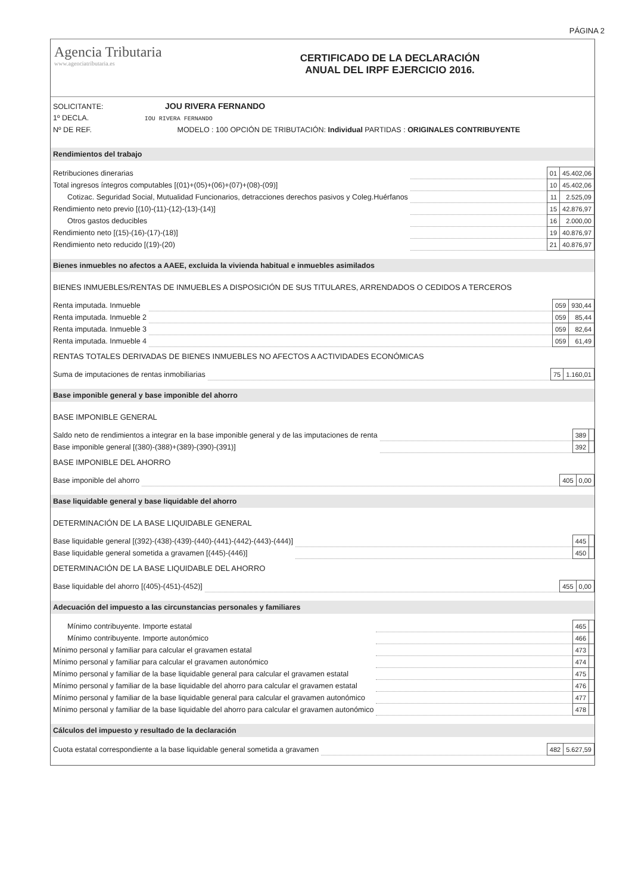PÁGINA 2
Agencia Tributaria
www.agenciatributaria.es
CERTIFICADO DE LA DECLARACIÓN
ANUAL DEL IRPF EJERCICIO 2016.
SOLICITANTE: JOU RIVERA FERNANDO
1º DECLA. IOU RIVERA FERNANDO
Nº DE REF. MODELO : 100 OPCIÓN DE TRIBUTACIÓN: Individual PARTIDAS : ORIGINALES CONTRIBUYENTE
Rendimientos del trabajo
| Retribuciones dinerarias | | 01 | 45.402,06 |
| Total ingresos íntegros computables [(01)+(05)+(06)+(07)+(08)-(09)] | | 10 | 45.402,06 |
| Cotizac. Seguridad Social, Mutualidad Funcionarios, detracciones derechos pasivos y Coleg.Huérfanos | | 11 | 2.525,09 |
| Rendimiento neto previo [(10)-(11)-(12)-(13)-(14)] | | 15 | 42.876,97 |
| Otros gastos deducibles | | 16 | 2.000,00 |
| Rendimiento neto [(15)-(16)-(17)-(18)] | | 19 | 40.876,97 |
| Rendimiento neto reducido [(19)-(20) | | 21 | 40.876,97 |
Bienes inmuebles no afectos a AAEE, excluida la vivienda habitual e inmuebles asimilados
BIENES INMUEBLES/RENTAS DE INMUEBLES A DISPOSICIÓN DE SUS TITULARES, ARRENDADOS O CEDIDOS A TERCEROS
| Renta imputada. Inmueble | | 059 | 930,44 |
| Renta imputada. Inmueble 2 | | 059 | 85,44 |
| Renta imputada. Inmueble 3 | | 059 | 82,64 |
| Renta imputada. Inmueble 4 | | 059 | 61,49 |
RENTAS TOTALES DERIVADAS DE BIENES INMUEBLES NO AFECTOS A ACTIVIDADES ECONÓMICAS
| Suma de imputaciones de rentas inmobiliarias | | 75 | 1.160,01 |
Base imponible general y base imponible del ahorro
BASE IMPONIBLE GENERAL
| Saldo neto de rendimientos a integrar en la base imponible general y de las imputaciones de renta | | 389 | |
| Base imponible general [(380)-(388)+(389)-(390)-(391)] | | 392 | |
BASE IMPONIBLE DEL AHORRO
| Base imponible del ahorro | | 405 | 0,00 |
Base liquidable general y base liquidable del ahorro
DETERMINACIÓN DE LA BASE LIQUIDABLE GENERAL
| Base liquidable general [(392)-(438)-(439)-(440)-(441)-(442)-(443)-(444)] | | 445 | |
| Base liquidable general sometida a gravamen [(445)-(446)] | | 450 | |
DETERMINACIÓN DE LA BASE LIQUIDABLE DEL AHORRO
| Base liquidable del ahorro [(405)-(451)-(452)] | | 455 | 0,00 |
Adecuación del impuesto a las circunstancias personales y familiares
| Mínimo contribuyente. Importe estatal | | 465 | |
| Mínimo contribuyente. Importe autonómico | | 466 | |
| Mínimo personal y familiar para calcular el gravamen estatal | | 473 | |
| Mínimo personal y familiar para calcular el gravamen autonómico | | 474 | |
| Mínimo personal y familiar de la base liquidable general para calcular el gravamen estatal | | 475 | |
| Mínimo personal y familiar de la base liquidable del ahorro para calcular el gravamen estatal | | 476 | |
| Mínimo personal y familiar de la base liquidable general para calcular el gravamen autonómico | | 477 | |
| Mínimo personal y familiar de la base liquidable del ahorro para calcular el gravamen autonómico | | 478 | |
Cálculos del impuesto y resultado de la declaración
| Cuota estatal correspondiente a la base liquidable general sometida a gravamen | | 482 | 5.627,59 |